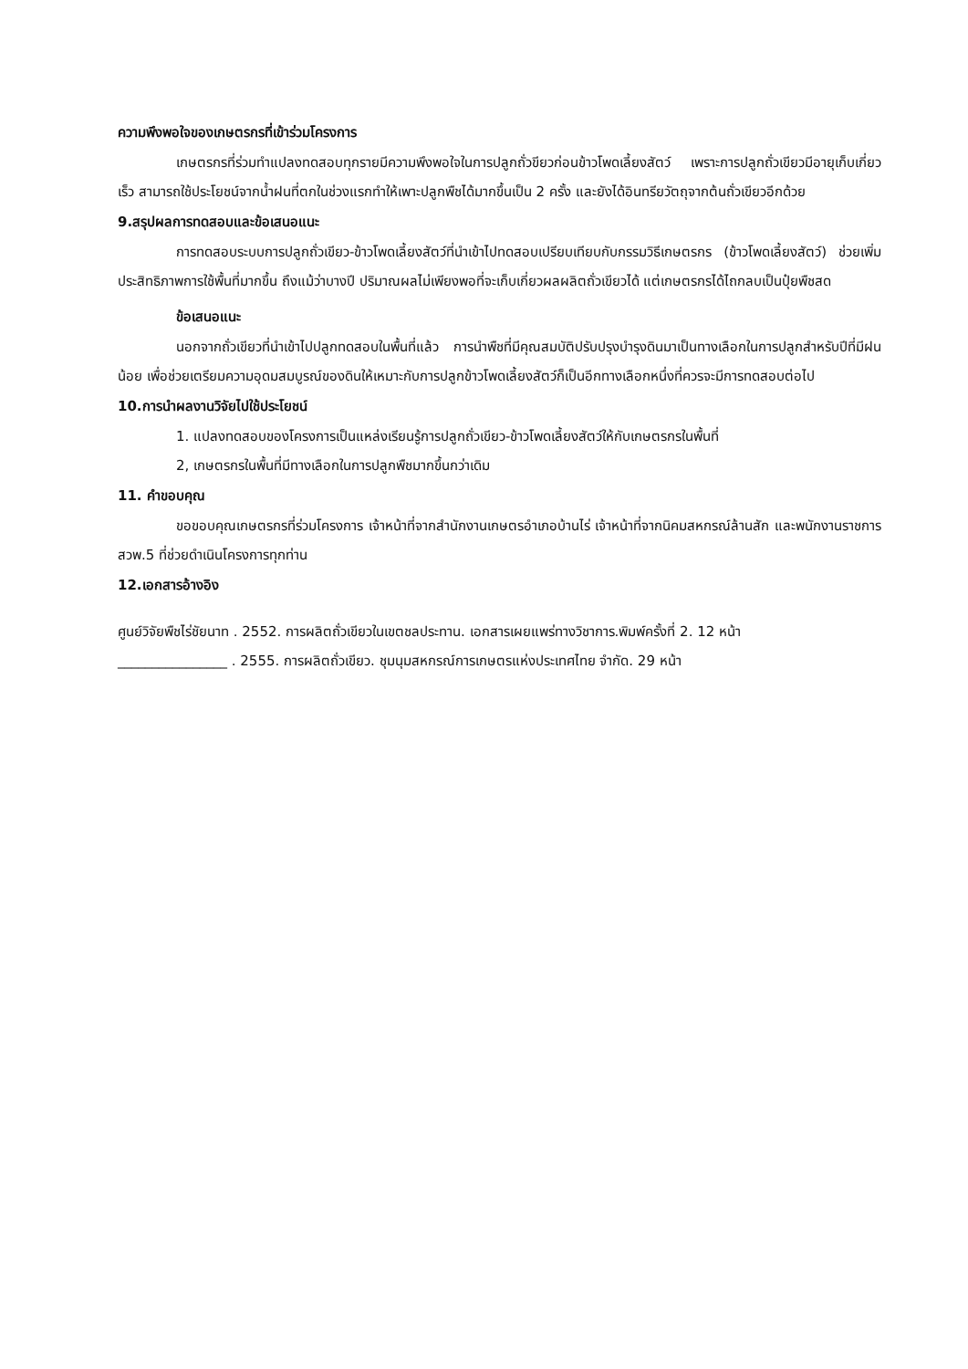ความพึงพอใจของเกษตรกรที่เข้าร่วมโครงการ
เกษตรกรที่ร่วมทำแปลงทดสอบทุกรายมีความพึงพอใจในการปลูกถั่วขียวก่อนข้าวโพดเลี้ยงสัตว์ เพราะการปลูกถั่วเขียวมีอายุเก็บเกี่ยวเร็ว สามารถใช้ประโยชน์จากน้ำฝนที่ตกในช่วงแรกทำให้เพาะปลูกพืชได้มากขึ้นเป็น 2 ครั้ง และยังได้อินทรียวัตถุจากต้นถั่วเขียวอีกด้วย
9.สรุปผลการทดสอบและข้อเสนอแนะ
การทดสอบระบบการปลูกถั่วเขียว-ข้าวโพดเลี้ยงสัตว์ที่นำเข้าไปทดสอบเปรียบเทียบกับกรรมวิธีเกษตรกร (ข้าวโพดเลี้ยงสัตว์) ช่วยเพิ่มประสิทธิภาพการใช้พื้นที่มากขึ้น ถึงแม้ว่าบางปี ปริมาณผลไม่เพียงพอที่จะเก็บเกี่ยวผลผลิตถั่วเขียวได้ แต่เกษตรกรได้ไถกลบเป็นปุ๋ยพืชสด
ข้อเสนอแนะ
นอกจากถั่วเขียวที่นำเข้าไปปลูกทดสอบในพื้นที่แล้ว การนำพืชที่มีคุณสมบัติปรับปรุงบำรุงดินมาเป็นทางเลือกในการปลูกสำหรับปีที่มีฝนน้อย เพื่อช่วยเตรียมความอุดมสมบูรณ์ของดินให้เหมาะกับการปลูกข้าวโพดเลี้ยงสัตว์ก็เป็นอีกทางเลือกหนึ่งที่ควรจะมีการทดสอบต่อไป
10.การนำผลงานวิจัยไปใช้ประโยชน์
1. แปลงทดสอบของโครงการเป็นแหล่งเรียนรู้การปลูกถั่วเขียว-ข้าวโพดเลี้ยงสัตว์ให้กับเกษตรกรในพื้นที่
2, เกษตรกรในพื้นที่มีทางเลือกในการปลูกพืชมากขึ้นกว่าเดิม
11. คำขอบคุณ
ขอขอบคุณเกษตรกรที่ร่วมโครงการ เจ้าหน้าที่จากสำนักงานเกษตรอำเภอบ้านไร่ เจ้าหน้าที่จากนิคมสหกรณ์ล้านสัก และพนักงานราชการ สวพ.5 ที่ช่วยดำเนินโครงการทุกท่าน
12.เอกสารอ้างอิง
ศูนย์วิจัยพืชไร่ชัยนาท . 2552. การผลิตถั่วเขียวในเขตชลประทาน. เอกสารเผยแพร่ทางวิชาการ.พิมพ์ครั้งที่ 2. 12 หน้า
________________ . 2555. การผลิตถั่วเขียว. ชุมนุมสหกรณ์การเกษตรแห่งประเทศไทย จำกัด. 29 หน้า